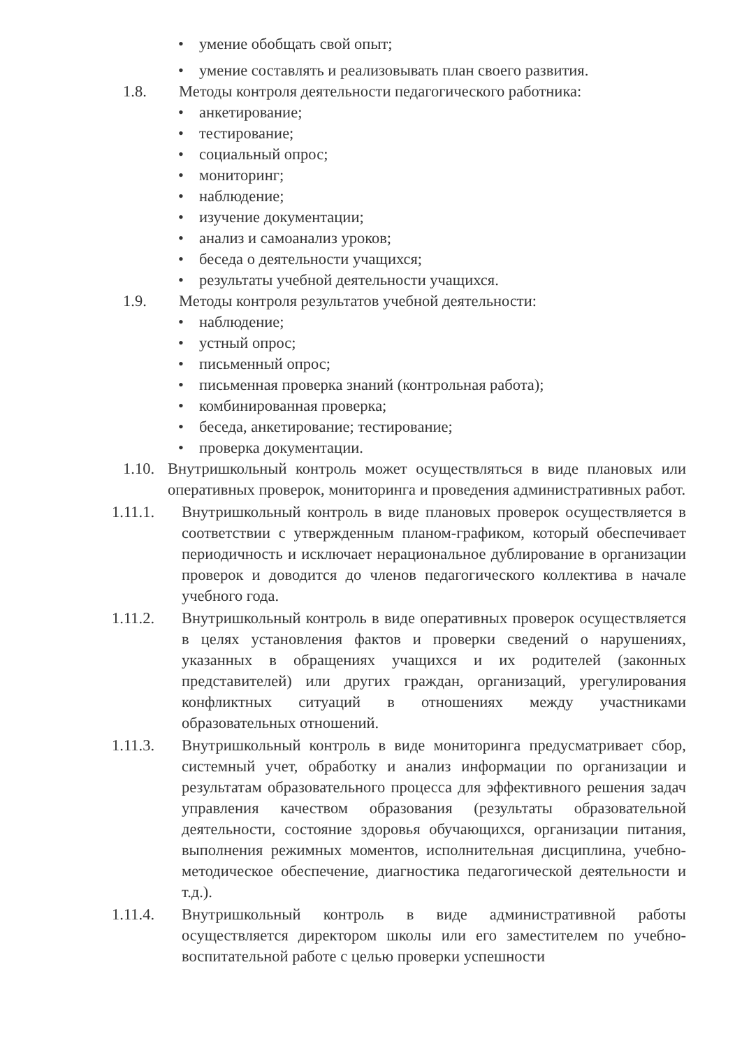• умение обобщать свой опыт;
• умение составлять и реализовывать план своего развития.
1.8. Методы контроля деятельности педагогического работника:
• анкетирование;
• тестирование;
• социальный опрос;
• мониторинг;
• наблюдение;
• изучение документации;
• анализ и самоанализ уроков;
• беседа о деятельности учащихся;
• результаты учебной деятельности учащихся.
1.9. Методы контроля результатов учебной деятельности:
• наблюдение;
• устный опрос;
• письменный опрос;
• письменная проверка знаний (контрольная работа);
• комбинированная проверка;
• беседа, анкетирование; тестирование;
• проверка документации.
1.10.
Внутришкольный контроль может осуществляться в виде плановых или оперативных проверок, мониторинга и проведения административных работ.
1.11.1. Внутришкольный контроль в виде плановых проверок осуществляется в соответствии с утвержденным планом-графиком, который обеспечивает периодичность и исключает нерациональное дублирование в организации проверок и доводится до членов педагогического коллектива в начале учебного года.
1.11.2. Внутришкольный контроль в виде оперативных проверок осуществляется в целях установления фактов и проверки сведений о нарушениях, указанных в обращениях учащихся и их родителей (законных представителей) или других граждан, организаций, урегулирования конфликтных ситуаций в отношениях между участниками образовательных отношений.
1.11.3. Внутришкольный контроль в виде мониторинга предусматривает сбор, системный учет, обработку и анализ информации по организации и результатам образовательного процесса для эффективного решения задач управления качеством образования (результаты образовательной деятельности, состояние здоровья обучающихся, организации питания, выполнения режимных моментов, исполнительная дисциплина, учебно-методическое обеспечение, диагностика педагогической деятельности и т.д.).
1.11.4. Внутришкольный контроль в виде административной работы осуществляется директором школы или его заместителем по учебно-воспитательной работе с целью проверки успешности